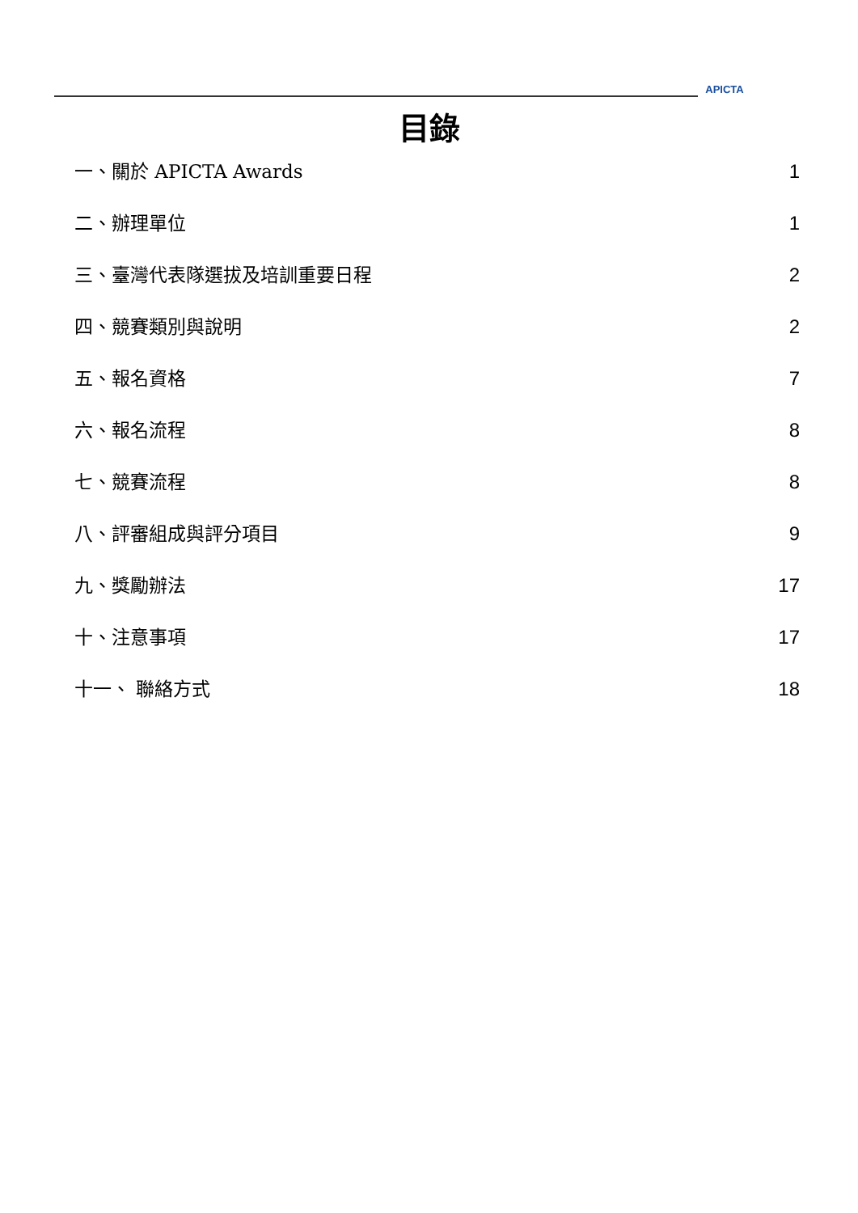APICTA
目錄
一、關於 APICTA Awards 1
二、辦理單位 1
三、臺灣代表隊選拔及培訓重要日程 2
四、競賽類別與說明 2
五、報名資格 7
六、報名流程 8
七、競賽流程 8
八、評審組成與評分項目 9
九、獎勵辦法 17
十、注意事項 17
十一、 聯絡方式 18